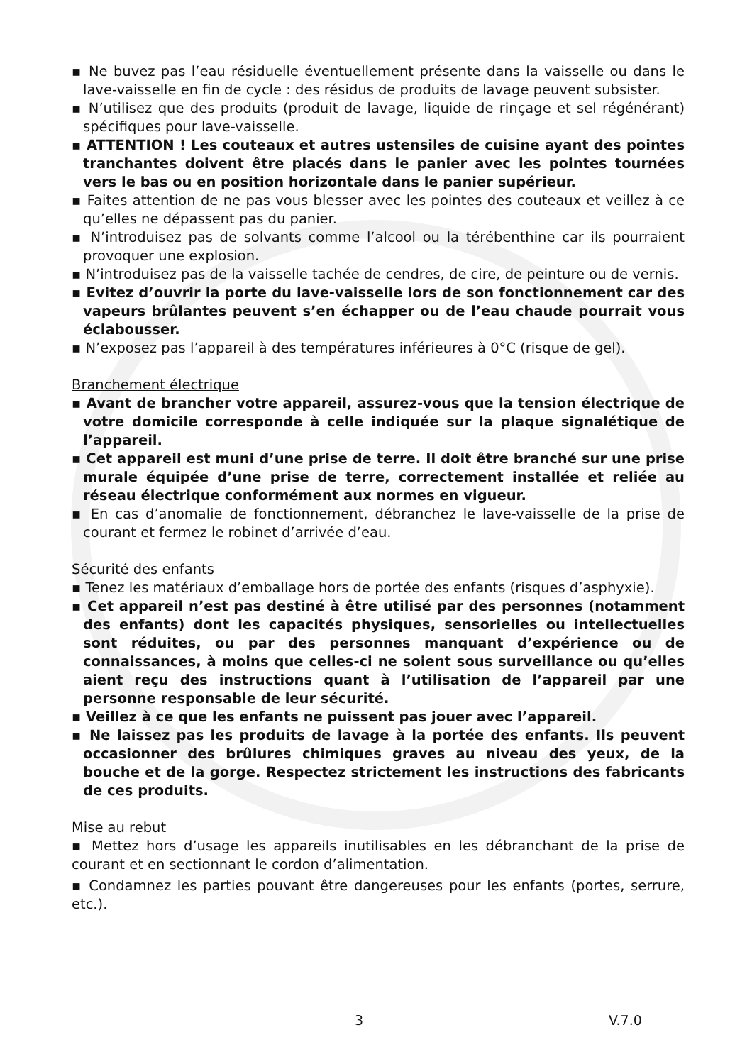▪ Ne buvez pas l’eau résiduelle éventuellement présente dans la vaisselle ou dans le lave-vaisselle en fin de cycle : des résidus de produits de lavage peuvent subsister.
▪ N’utilisez que des produits (produit de lavage, liquide de rinçage et sel régénérant) spécifiques pour lave-vaisselle.
▪ ATTENTION ! Les couteaux et autres ustensiles de cuisine ayant des pointes tranchantes doivent être placés dans le panier avec les pointes tournées vers le bas ou en position horizontale dans le panier supérieur.
▪ Faites attention de ne pas vous blesser avec les pointes des couteaux et veillez à ce qu’elles ne dépassent pas du panier.
▪ N’introduisez pas de solvants comme l’alcool ou la térébenthine car ils pourraient provoquer une explosion.
▪ N’introduisez pas de la vaisselle tachée de cendres, de cire, de peinture ou de vernis.
▪ Evitez d’ouvrir la porte du lave-vaisselle lors de son fonctionnement car des vapeurs brûlantes peuvent s’en échapper ou de l’eau chaude pourrait vous éclabousser.
▪ N’exposez pas l’appareil à des températures inférieures à 0°C (risque de gel).
Branchement électrique
▪ Avant de brancher votre appareil, assurez-vous que la tension électrique de votre domicile corresponde à celle indiquée sur la plaque signalétique de l’appareil.
▪ Cet appareil est muni d’une prise de terre. Il doit être branché sur une prise murale équipée d’une prise de terre, correctement installée et reliée au réseau électrique conformément aux normes en vigueur.
▪ En cas d’anomalie de fonctionnement, débranchez le lave-vaisselle de la prise de courant et fermez le robinet d’arrivée d’eau.
Sécurité des enfants
▪ Tenez les matériaux d’emballage hors de portée des enfants (risques d’asphyxie).
▪ Cet appareil n’est pas destiné à être utilisé par des personnes (notamment des enfants) dont les capacités physiques, sensorielles ou intellectuelles sont réduites, ou par des personnes manquant d’expérience ou de connaissances, à moins que celles-ci ne soient sous surveillance ou qu’elles aient reçu des instructions quant à l’utilisation de l’appareil par une personne responsable de leur sécurité.
▪ Veillez à ce que les enfants ne puissent pas jouer avec l’appareil.
▪ Ne laissez pas les produits de lavage à la portée des enfants. Ils peuvent occasionner des brûlures chimiques graves au niveau des yeux, de la bouche et de la gorge. Respectez strictement les instructions des fabricants de ces produits.
Mise au rebut
▪ Mettez hors d’usage les appareils inutilisables en les débranchant de la prise de courant et en sectionnant le cordon d’alimentation.
▪ Condamnez les parties pouvant être dangereuses pour les enfants (portes, serrure, etc.).
3 V.7.0